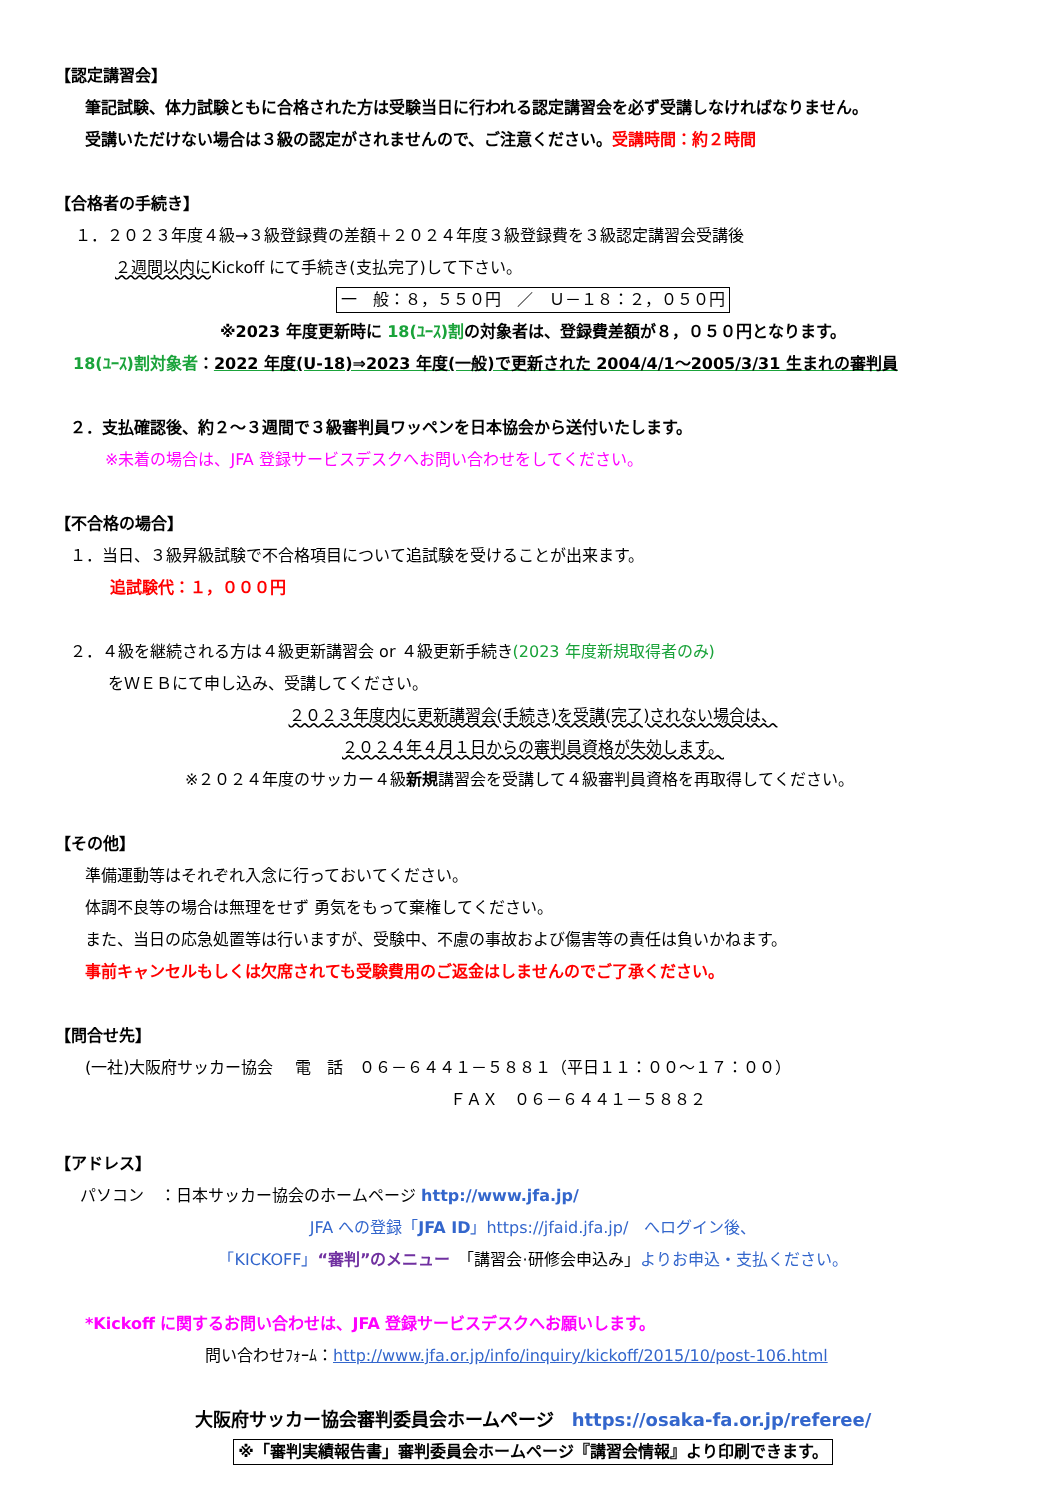【認定講習会】
筆記試験、体力試験ともに合格された方は受験当日に行われる認定講習会を必ず受講しなければなりません。
受講いただけない場合は３級の認定がされませんので、ご注意ください。受講時間：約２時間
【合格者の手続き】
１．２０２３年度４級→３級登録費の差額＋２０２４年度３級登録費を３級認定講習会受講後
２週間以内にKickoff にて手続き(支払完了)して下さい。
一　般：８，５５０円　／　Ｕ－１８：２，０５０円
※2023 年度更新時に 18(ﾕｰｽ)割の対象者は、登録費差額が８，０５０円となります。
18(ﾕｰｽ)割対象者：2022 年度(U-18)⇒2023 年度(一般)で更新された 2004/4/1～2005/3/31 生まれの審判員
２．支払確認後、約２～３週間で３級審判員ワッペンを日本協会から送付いたします。
※未着の場合は、JFA 登録サービスデスクへお問い合わせをしてください。
【不合格の場合】
１．当日、３級昇級試験で不合格項目について追試験を受けることが出来ます。
追試験代：１，０００円
２．４級を継続される方は４級更新講習会 or ４級更新手続き(2023 年度新規取得者のみ)
をＷＥＢにて申し込み、受講してください。
２０２３年度内に更新講習会(手続き)を受講(完了)されない場合は、
２０２４年４月１日からの審判員資格が失効します。
※２０２４年度のサッカー４級新規講習会を受講して４級審判員資格を再取得してください。
【その他】
準備運動等はそれぞれ入念に行っておいてください。
体調不良等の場合は無理をせず 勇気をもって棄権してください。
また、当日の応急処置等は行いますが、受験中、不慮の事故および傷害等の責任は負いかねます。
事前キャンセルもしくは欠席されても受験費用のご返金はしませんのでご了承ください。
【問合せ先】
(一社)大阪府サッカー協会　 電　話　０６－６４４１－５８８１（平日１１：００～１７：００）
ＦＡＸ　０６－６４４１－５８８２
【アドレス】
パソコン　：日本サッカー協会のホームページ http://www.jfa.jp/
JFA への登録「JFA ID」https://jfaid.jfa.jp/　へログイン後、
「KICKOFF」“審判”のメニュー　「講習会·研修会申込み」よりお申込・支払ください。
*Kickoff に関するお問い合わせは、JFA 登録サービスデスクへお願いします。
問い合わせﾌｫｰﾑ：http://www.jfa.or.jp/info/inquiry/kickoff/2015/10/post-106.html
大阪府サッカー協会審判委員会ホームページ　https://osaka-fa.or.jp/referee/
※「審判実績報告書」審判委員会ホームページ『講習会情報』より印刷できます。